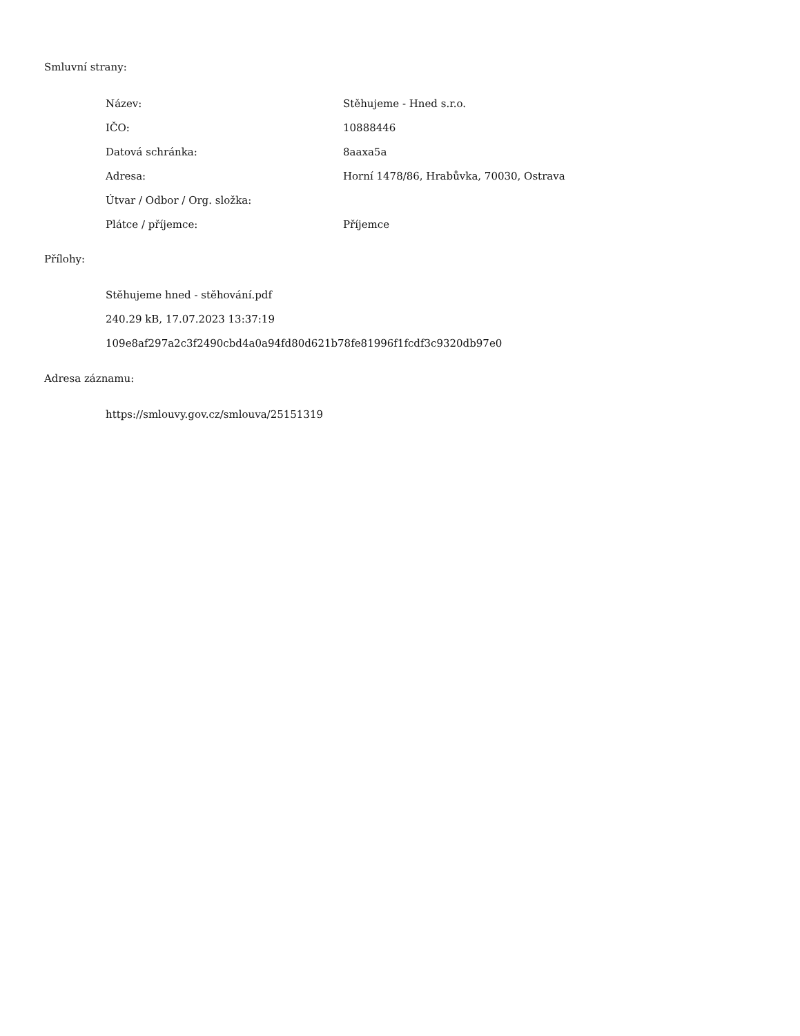Smluvní strany:
| Název: | Stěhujeme - Hned s.r.o. |
| IČO: | 10888446 |
| Datová schránka: | 8aaxa5a |
| Adresa: | Horní 1478/86, Hrabůvka, 70030, Ostrava |
| Útvar / Odbor / Org. složka: | |
| Plátce / příjemce: | Příjemce |
Přílohy:
Stěhujeme hned - stěhování.pdf
240.29 kB, 17.07.2023 13:37:19
109e8af297a2c3f2490cbd4a0a94fd80d621b78fe81996f1fcdf3c9320db97e0
Adresa záznamu:
https://smlouvy.gov.cz/smlouva/25151319